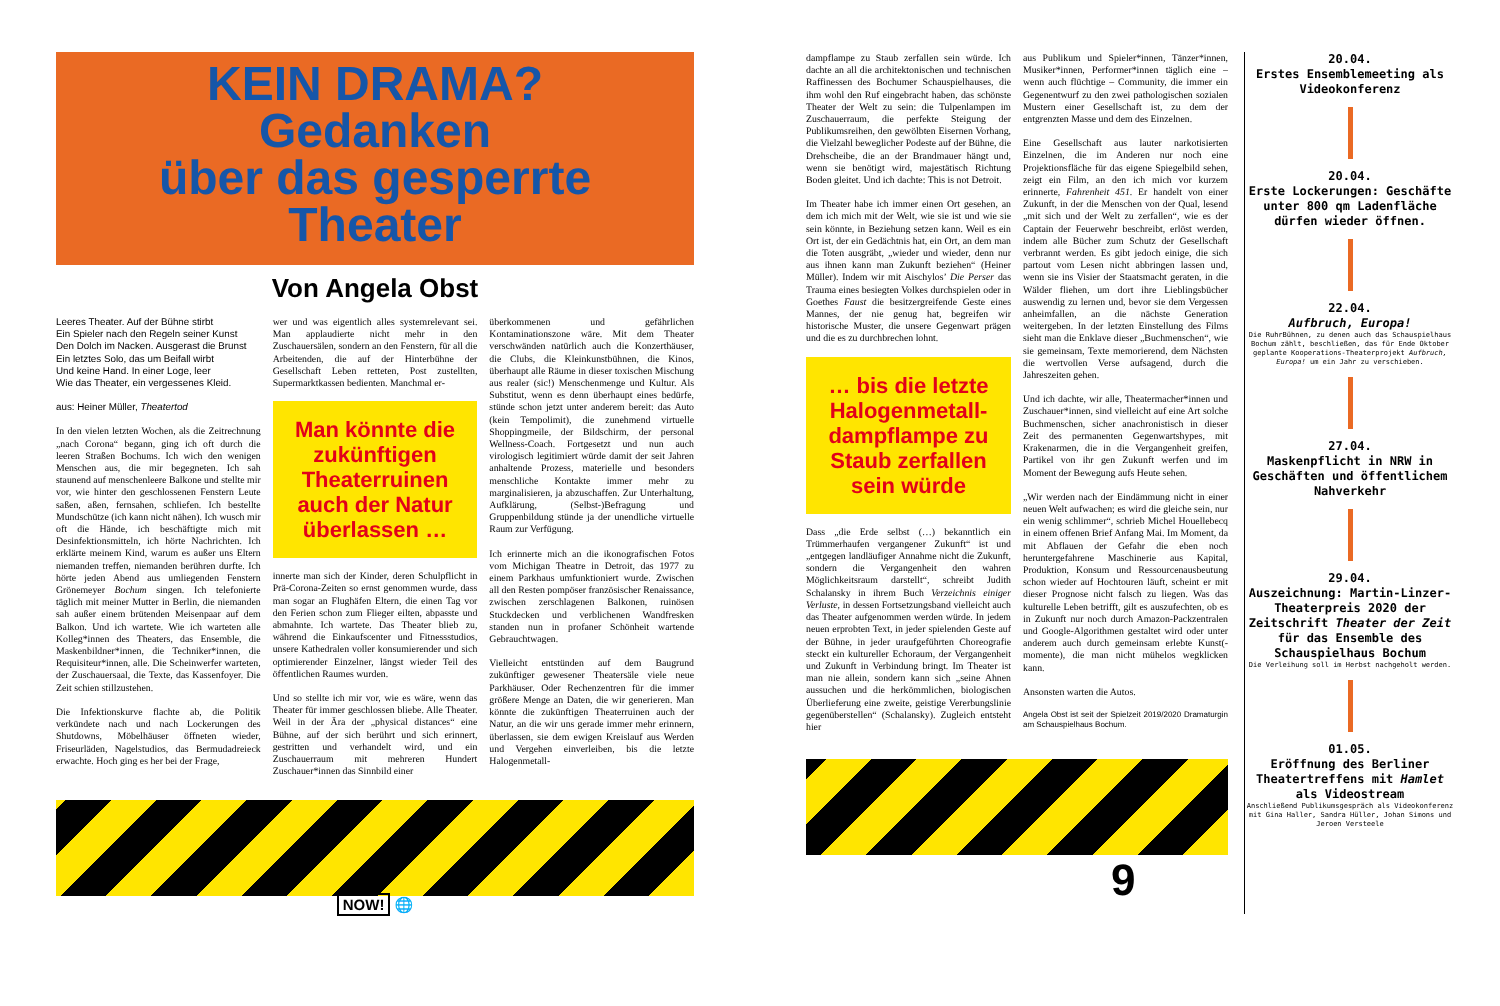KEIN DRAMA?
Gedanken
über das gesperrte
Theater
Von Angela Obst
Leeres Theater. Auf der Bühne stirbt
Ein Spieler nach den Regeln seiner Kunst
Den Dolch im Nacken. Ausgerast die Brunst
Ein letztes Solo, das um Beifall wirbt
Und keine Hand. In einer Loge, leer
Wie das Theater, ein vergessenes Kleid.
aus: Heiner Müller, Theatertod
In den vielen letzten Wochen, als die Zeitrechnung „nach Corona“ begann, ging ich oft durch die leeren Straßen Bochums. Ich wich den wenigen Menschen aus, die mir begegneten. Ich sah staunend auf menschenleere Balkone und stellte mir vor, wie hinter den geschlossenen Fenstern Leute saßen, aßen, fernsahen, schliefen. Ich bestellte Mundschütze (ich kann nicht nähen). Ich wusch mir oft die Hände, ich beschäftigte mich mit Desinfektionsmitteln, ich hörte Nachrichten. Ich erklärte meinem Kind, warum es außer uns Eltern niemanden treffen, niemanden berühren durfte. Ich hörte jeden Abend aus umliegenden Fenstern Grönemeyer Bochum singen. Ich telefonierte täglich mit meiner Mutter in Berlin, die niemanden sah außer einem brütenden Meisenpaar auf dem Balkon. Und ich wartete. Wie ich warteten alle Kolleg*innen des Theaters, das Ensemble, die Maskenbildner*innen, die Techniker*innen, die Requisiteur*innen, alle. Die Scheinwerfer warteten, der Zuschauersaal, die Texte, das Kassenfoyer. Die Zeit schien stillzustehen.
Die Infektionskurve flachte ab, die Politik verkündete nach und nach Lockerungen des Shutdowns, Möbelhäuser öffneten wieder, Friseurläden, Nagelstudios, das Bermudadreieck erwachte. Hoch ging es her bei der Frage,
wer und was eigentlich alles systemrelevant sei. Man applaudierte nicht mehr in den Zuschauersälen, sondern an den Fenstern, für all die Arbeitenden, die auf der Hinterbühne der Gesellschaft Leben retteten, Post zustellten, Supermarktkassen bedienten. Manchmal er-
Man könnte die zukünftigen Theaterruinen auch der Natur überlassen …
innerte man sich der Kinder, deren Schulpflicht in Prä-Corona-Zeiten so ernst genommen wurde, dass man sogar an Flughäfen Eltern, die einen Tag vor den Ferien schon zum Flieger eilten, abpasste und abmahnte. Ich wartete. Das Theater blieb zu, während die Einkaufscenter und Fitnessstudios, unsere Kathedralen voller konsumierender und sich optimierender Einzelner, längst wieder Teil des öffentlichen Raumes wurden.
Und so stellte ich mir vor, wie es wäre, wenn das Theater für immer geschlossen bliebe. Alle Theater. Weil in der Ära der „physical distances“ eine Bühne, auf der sich berührt und sich erinnert, gestritten und verhandelt wird, und ein Zuschauerraum mit mehreren Hundert Zuschauer*innen das Sinnbild einer
überkommenen und gefährlichen Kontaminationszone wäre. Mit dem Theater verschwänden natürlich auch die Konzerthäuser, die Clubs, die Kleinkunstbühnen, die Kinos, überhaupt alle Räume in dieser toxischen Mischung aus realer (sic!) Menschenmenge und Kultur. Als Substitut, wenn es denn überhaupt eines bedürfe, stünde schon jetzt unter anderem bereit: das Auto (kein Tempolimit), die zunehmend virtuelle Shoppingmeile, der Bildschirm, der personal Wellness-Coach. Fortgesetzt und nun auch virologisch legitimiert würde damit der seit Jahren anhaltende Prozess, materielle und besonders menschliche Kontakte immer mehr zu marginalisieren, ja abzuschaffen. Zur Unterhaltung, Aufklärung, (Selbst-)Befragung und Gruppenbildung stünde ja der unendliche virtuelle Raum zur Verfügung.
Ich erinnerte mich an die ikonografischen Fotos vom Michigan Theatre in Detroit, das 1977 zu einem Parkhaus umfunktioniert wurde. Zwischen all den Resten pompöser französischer Renaissance, zwischen zerschlagenen Balkonen, ruinösen Stuckdecken und verblichenen Wandfresken standen nun in profaner Schönheit wartende Gebrauchtwagen.
Vielleicht entstünden auf dem Baugrund zukünftiger gewesener Theatersäle viele neue Parkhäuser. Oder Rechenzentren für die immer größere Menge an Daten, die wir generieren. Man könnte die zukünftigen Theaterruinen auch der Natur, an die wir uns gerade immer mehr erinnern, überlassen, sie dem ewigen Kreislauf aus Werden und Vergehen einverleiben, bis die letzte Halogenmetall-
NOW! 🌐
dampflampe zu Staub zerfallen sein würde. Ich dachte an all die architektonischen und technischen Raffinessen des Bochumer Schauspielhauses, die ihm wohl den Ruf eingebracht haben, das schönste Theater der Welt zu sein: die Tulpenlampen im Zuschauerraum, die perfekte Steigung der Publikumsreihen, den gewölbten Eisernen Vorhang, die Vielzahl beweglicher Podeste auf der Bühne, die Drehscheibe, die an der Brandmauer hängt und, wenn sie benötigt wird, majestätisch Richtung Boden gleitet. Und ich dachte: This is not Detroit.
Im Theater habe ich immer einen Ort gesehen, an dem ich mich mit der Welt, wie sie ist und wie sie sein könnte, in Beziehung setzen kann. Weil es ein Ort ist, der ein Gedächtnis hat, ein Ort, an dem man die Toten ausgräbt, „wieder und wieder, denn nur aus ihnen kann man Zukunft beziehen“ (Heiner Müller). Indem wir mit Aischylos’ Die Perser das Trauma eines besiegten Volkes durchspielen oder in Goethes Faust die besitzergreifende Geste eines Mannes, der nie genug hat, begreifen wir historische Muster, die unsere Gegenwart prägen und die es zu durchbrechen lohnt.
… bis die letzte Halogenmetall-dampflampe zu Staub zerfallen sein würde
Dass „die Erde selbst (…) bekanntlich ein Trümmerhaufen vergangener Zukunft“ ist und „entgegen landläufiger Annahme nicht die Zukunft, sondern die Vergangenheit den wahren Möglichkeitsraum darstellt“, schreibt Judith Schalansky in ihrem Buch Verzeichnis einiger Verluste, in dessen Fortsetzungsband vielleicht auch das Theater aufgenommen werden würde. In jedem neuen erprobten Text, in jeder spielenden Geste auf der Bühne, in jeder uraufgeführten Choreografie steckt ein kultureller Echoraum, der Vergangenheit und Zukunft in Verbindung bringt. Im Theater ist man nie allein, sondern kann sich „seine Ahnen aussuchen und die herkömmlichen, biologischen Überlieferung eine zweite, geistige Vererbungslinie gegenüberstellen“ (Schalansky). Zugleich entsteht hier
aus Publikum und Spieler*innen, Tänzer*innen, Musiker*innen, Performer*innen täglich eine – wenn auch flüchtige – Community, die immer ein Gegenentwurf zu den zwei pathologischen sozialen Mustern einer Gesellschaft ist, zu dem der entgrenzten Masse und dem des Einzelnen.
Eine Gesellschaft aus lauter narkotisierten Einzelnen, die im Anderen nur noch eine Projektionsfläche für das eigene Spiegelbild sehen, zeigt ein Film, an den ich mich vor kurzem erinnerte, Fahrenheit 451. Er handelt von einer Zukunft, in der die Menschen von der Qual, lesend „mit sich und der Welt zu zerfallen“, wie es der Captain der Feuerwehr beschreibt, erlöst werden, indem alle Bücher zum Schutz der Gesellschaft verbrannt werden. Es gibt jedoch einige, die sich partout vom Lesen nicht abbringen lassen und, wenn sie ins Visier der Staatsmacht geraten, in die Wälder fliehen, um dort ihre Lieblingsbücher auswendig zu lernen und, bevor sie dem Vergessen anheimfallen, an die nächste Generation weitergeben. In der letzten Einstellung des Films sieht man die Enklave dieser „Buchmenschen“, wie sie gemeinsam, Texte memorierend, dem Nächsten die wertvollen Verse aufsagend, durch die Jahreszeiten gehen.
Und ich dachte, wir alle, Theatermacher*innen und Zuschauer*innen, sind vielleicht auf eine Art solche Buchmenschen, sicher anachronistisch in dieser Zeit des permanenten Gegenwartshypes, mit Krakenarmen, die in die Vergangenheit greifen, Partikel von ihr gen Zukunft werfen und im Moment der Bewegung aufs Heute sehen.
„Wir werden nach der Eindämmung nicht in einer neuen Welt aufwachen; es wird die gleiche sein, nur ein wenig schlimmer“, schrieb Michel Houellebecq in einem offenen Brief Anfang Mai. Im Moment, da mit Abflauen der Gefahr die eben noch heruntergefahrene Maschinerie aus Kapital, Produktion, Konsum und Ressourcenausbeutung schon wieder auf Hochtouren läuft, scheint er mit dieser Prognose nicht falsch zu liegen. Was das kulturelle Leben betrifft, gilt es auszufechten, ob es in Zukunft nur noch durch Amazon-Packzentralen und Google-Algorithmen gestaltet wird oder unter anderem auch durch gemeinsam erlebte Kunst(-momente), die man nicht mühelos wegklicken kann.
Ansonsten warten die Autos.
Angela Obst ist seit der Spielzeit 2019/2020 Dramaturgin am Schauspielhaus Bochum.
9
20.04.
Erstes Ensemblemeeting als Videokonferenz
20.04.
Erste Lockerungen: Geschäfte unter 800 qm Ladenfläche dürfen wieder öffnen.
22.04.
Aufbruch, Europa!
Die RuhrBühnen, zu denen auch das Schauspielhaus Bochum zählt, beschließen, das für Ende Oktober geplante Kooperations-Theaterprojekt Aufbruch, Europa! um ein Jahr zu verschieben.
27.04.
Maskenpflicht in NRW in Geschäften und öffentlichem Nahverkehr
29.04.
Auszeichnung: Martin-Linzer-Theaterpreis 2020 der Zeitschrift Theater der Zeit für das Ensemble des Schauspielhaus Bochum
Die Verleihung soll im Herbst nachgeholt werden.
01.05.
Eröffnung des Berliner Theatertreffens mit Hamlet als Videostream
Anschließend Publikumsgespräch als Videokonferenz mit Gina Haller, Sandra Hüller, Johan Simons und Jeroen Versteele